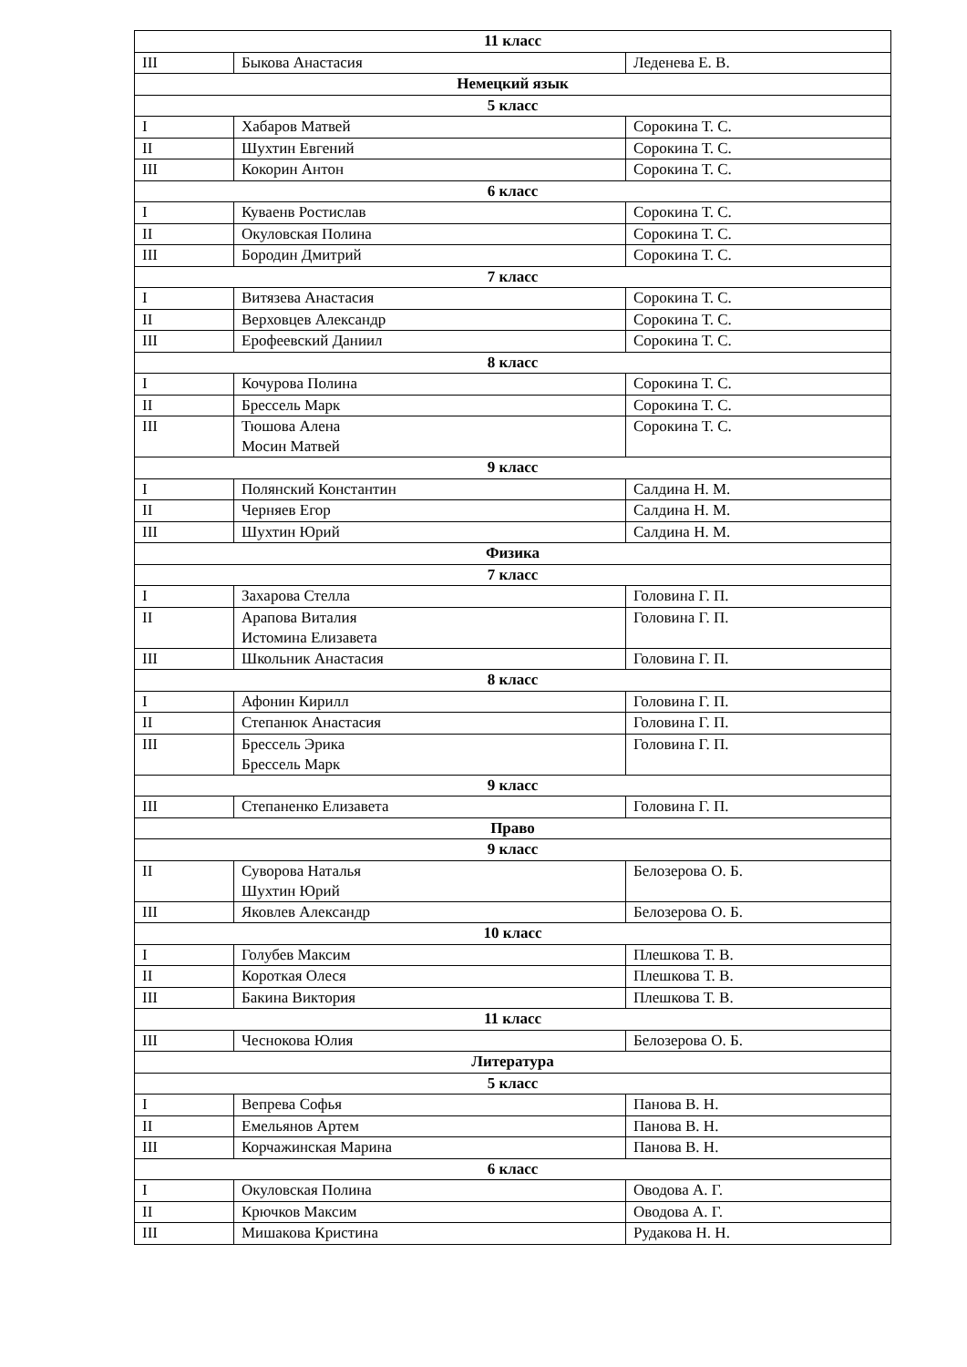| 11 класс | | |
| III | Быкова Анастасия | Леденева Е. В. |
| Немецкий язык | | |
| 5 класс | | |
| I | Хабаров Матвей | Сорокина Т. С. |
| II | Шухтин Евгений | Сорокина Т. С. |
| III | Кокорин Антон | Сорокина Т. С. |
| 6 класс | | |
| I | Куваенв Ростислав | Сорокина Т. С. |
| II | Окуловская Полина | Сорокина Т. С. |
| III | Бородин Дмитрий | Сорокина Т. С. |
| 7 класс | | |
| I | Витязева Анастасия | Сорокина Т. С. |
| II | Верховцев Александр | Сорокина Т. С. |
| III | Ерофеевский Даниил | Сорокина Т. С. |
| 8 класс | | |
| I | Кочурова Полина | Сорокина Т. С. |
| II | Бреccель Марк | Сорокина Т. С. |
| III | Тюшова Алена Мосин Матвей | Сорокина Т. С. |
| 9 класс | | |
| I | Полянский Константин | Салдина Н. М. |
| II | Черняев Егор | Салдина Н. М. |
| III | Шухтин Юрий | Салдина Н. М. |
| Физика | | |
| 7 класс | | |
| I | Захарова Стелла | Головина Г. П. |
| II | Арапова Виталия Истомина Елизавета | Головина Г. П. |
| III | Школьник Анастасия | Головина Г. П. |
| 8 класс | | |
| I | Афонин Кирилл | Головина Г. П. |
| II | Степанюк Анастасия | Головина Г. П. |
| III | Бреccель Эрика Бреccель Марк | Головина Г. П. |
| 9 класс | | |
| III | Степаненко Елизавета | Головина Г. П. |
| Право | | |
| 9 класс | | |
| II | Суворова Наталья Шухтин Юрий | Белозерова О. Б. |
| III | Яковлев Александр | Белозерова О. Б. |
| 10 класс | | |
| I | Голубев Максим | Плешкова Т. В. |
| II | Короткая Олеся | Плешкова Т. В. |
| III | Бакина Виктория | Плешкова Т. В. |
| 11 класс | | |
| III | Чеснокова Юлия | Белозерова О. Б. |
| Литература | | |
| 5 класс | | |
| I | Вепрева Софья | Панова В. Н. |
| II | Емельянов Артем | Панова В. Н. |
| III | Корчажинская Марина | Панова В. Н. |
| 6 класс | | |
| I | Окуловская Полина | Оводова А. Г. |
| II | Крючков Максим | Оводова А. Г. |
| III | Мишакова Кристина | Рудакова Н. Н. |